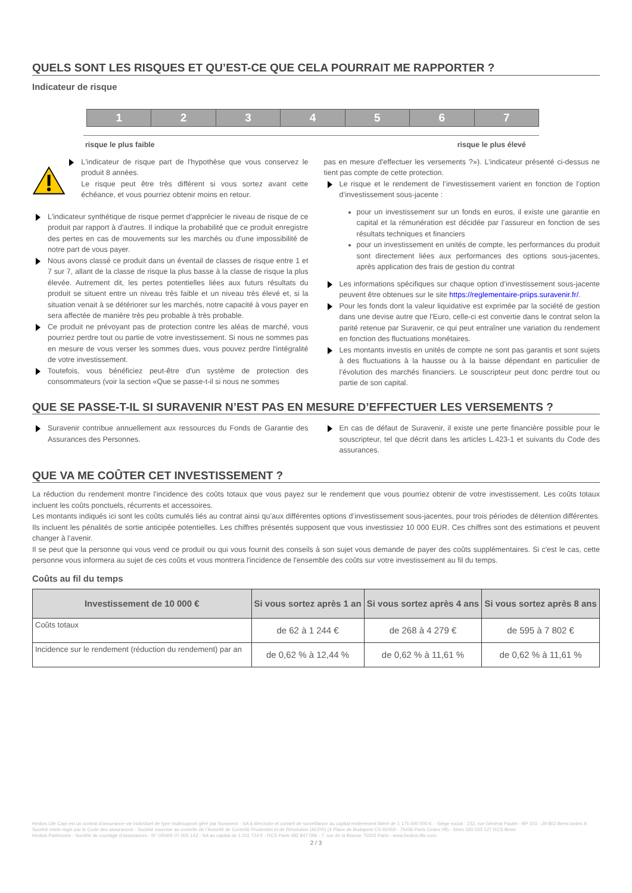QUELS SONT LES RISQUES ET QU’EST-CE QUE CELA POURRAIT ME RAPPORTER ?
Indicateur de risque
1 2 3 4 5 6 7
risque le plus faible risque le plus élevé
L'indicateur de risque part de l'hypothèse que vous conservez le produit 8 années.
Le risque peut être très différent si vous sortez avant cette échéance, et vous pourriez obtenir moins en retour.
L'indicateur synthétique de risque permet d'apprécier le niveau de risque de ce produit par rapport à d'autres. Il indique la probabilité que ce produit enregistre des pertes en cas de mouvements sur les marchés ou d'une impossibilité de notre part de vous payer.
Nous avons classé ce produit dans un éventail de classes de risque entre 1 et 7 sur 7, allant de la classe de risque la plus basse à la classe de risque la plus élevée. Autrement dit, les pertes potentielles liées aux futurs résultats du produit se situent entre un niveau très faible et un niveau très élevé et, si la situation venait à se détériorer sur les marchés, notre capacité à vous payer en sera affectée de manière très peu probable à très probable.
Ce produit ne prévoyant pas de protection contre les aléas de marché, vous pourriez perdre tout ou partie de votre investissement. Si nous ne sommes pas en mesure de vous verser les sommes dues, vous pouvez perdre l'intégralité de votre investissement.
Toutefois, vous bénéficiez peut-être d'un système de protection des consommateurs (voir la section «Que se passe-t-il si nous ne sommes
pas en mesure d'effectuer les versements ?»). L'indicateur présenté ci-dessus ne tient pas compte de cette protection.
Le risque et le rendement de l’investissement varient en fonction de l’option d’investissement sous-jacente :
pour un investissement sur un fonds en euros, il existe une garantie en capital et la rémunération est décidée par l’assureur en fonction de ses résultats techniques et financiers
pour un investissement en unités de compte, les performances du produit sont directement liées aux performances des options sous-jacentes, après application des frais de gestion du contrat
Les informations spécifiques sur chaque option d’investissement sous-jacente peuvent être obtenues sur le site https://reglementaire-priips.suravenir.fr/.
Pour les fonds dont la valeur liquidative est exprimée par la société de gestion dans une devise autre que l’Euro, celle-ci est convertie dans le contrat selon la parité retenue par Suravenir, ce qui peut entraîner une variation du rendement en fonction des fluctuations monétaires.
Les montants investis en unités de compte ne sont pas garantis et sont sujets à des fluctuations à la hausse ou à la baisse dépendant en particulier de l’évolution des marchés financiers. Le souscripteur peut donc perdre tout ou partie de son capital.
QUE SE PASSE-T-IL SI SURAVENIR N’EST PAS EN MESURE D’EFFECTUER LES VERSEMENTS ?
Suravenir contribue annuellement aux ressources du Fonds de Garantie des Assurances des Personnes.
En cas de défaut de Suravenir, il existe une perte financière possible pour le souscripteur, tel que décrit dans les articles L.423-1 et suivants du Code des assurances.
QUE VA ME COÛTER CET INVESTISSEMENT ?
La réduction du rendement montre l'incidence des coûts totaux que vous payez sur le rendement que vous pourriez obtenir de votre investissement. Les coûts totaux incluent les coûts ponctuels, récurrents et accessoires.
Les montants indiqués ici sont les coûts cumulés liés au contrat ainsi qu’aux différentes options d’investissement sous-jacentes, pour trois périodes de détention différentes. Ils incluent les pénalités de sortie anticipée potentielles. Les chiffres présentés supposent que vous investissiez 10 000 EUR. Ces chiffres sont des estimations et peuvent changer à l’avenir.
Il se peut que la personne qui vous vend ce produit ou qui vous fournit des conseils à son sujet vous demande de payer des coûts supplémentaires. Si c'est le cas, cette personne vous informera au sujet de ces coûts et vous montrera l'incidence de l'ensemble des coûts sur votre investissement au fil du temps.
Coûts au fil du temps
| Investissement de 10 000 € | Si vous sortez après 1 an | Si vous sortez après 4 ans | Si vous sortez après 8 ans |
| --- | --- | --- | --- |
| Coûts totaux | de 62 à 1 244 € | de 268 à 4 279 € | de 595 à 7 802 € |
| Incidence sur le rendement (réduction du rendement) par an | de 0,62 % à 12,44 % | de 0,62 % à 11,61 % | de 0,62 % à 11,61 % |
Hedios Life Capi est un contrat d’assurance-vie individuel de type multisupport géré par Suravenir - SA à directoire et conseil de surveillance au capital entièrement libéré de 1 175 000 000 €. - Siège social : 232, rue Général Paulet - BP 103 - 29 802 Brest cedex 9. Société mixte régie par le Code des assurances - Société soumise au contrôle de l’Autorité de Contrôle Prudentiel et de Résolution (ACPR) (4 Place de Budapest CS 92459 - 75436 Paris Cedex 09) - Siren 330 033 127 RCS Brest
Hedios Patrimoine - Société de courtage d’assurances - N° ORIAS 07 005 142 - SA au capital de 1.011.724 € - RCS Paris 482 847 096 - 7, rue de la Bourse 75002 Paris - www.hedios-life.com.
2 / 3